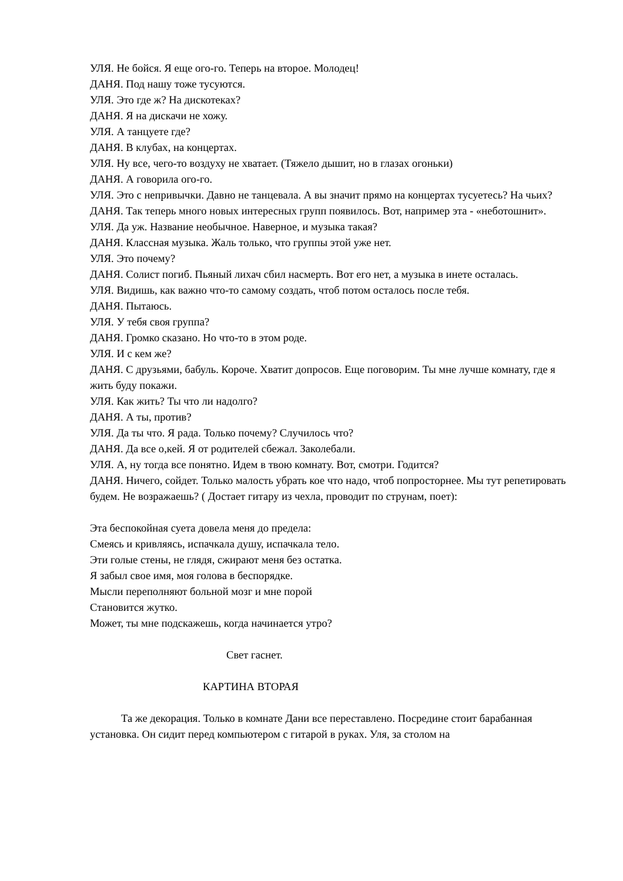УЛЯ. Не бойся. Я еще ого-го. Теперь на второе. Молодец!
ДАНЯ. Под нашу тоже тусуются.
УЛЯ. Это где ж? На дискотеках?
ДАНЯ. Я на дискачи не хожу.
УЛЯ. А танцуете где?
ДАНЯ. В клубах, на концертах.
УЛЯ. Ну все, чего-то воздуху не хватает. (Тяжело дышит, но в глазах огоньки)
ДАНЯ. А говорила ого-го.
УЛЯ. Это с непривычки. Давно не танцевала. А вы значит прямо на концертах тусуетесь? На чьих?
ДАНЯ. Так теперь много новых интересных групп появилось. Вот, например эта - «неботошнит».
УЛЯ. Да уж. Название необычное. Наверное, и музыка такая?
ДАНЯ. Классная музыка. Жаль только, что группы этой уже нет.
УЛЯ. Это почему?
ДАНЯ. Солист погиб. Пьяный лихач сбил насмерть. Вот его нет, а музыка в инете осталась.
УЛЯ. Видишь, как важно что-то самому создать, чтоб потом осталось после тебя.
ДАНЯ. Пытаюсь.
УЛЯ. У тебя своя группа?
ДАНЯ. Громко сказано. Но что-то в этом роде.
УЛЯ. И с кем же?
ДАНЯ. С друзьями, бабуль. Короче. Хватит допросов. Еще поговорим. Ты мне лучше комнату, где я жить буду покажи.
УЛЯ. Как жить? Ты что ли надолго?
ДАНЯ. А ты, против?
УЛЯ. Да ты что. Я рада. Только почему? Случилось что?
ДАНЯ. Да все о,кей. Я от родителей сбежал. Заколебали.
УЛЯ. А, ну тогда все понятно. Идем в твою комнату. Вот, смотри. Годится?
ДАНЯ. Ничего, сойдет. Только малость убрать кое что надо, чтоб попросторнее. Мы тут репетировать будем. Не возражаешь? ( Достает гитару из чехла, проводит по струнам, поет):
Эта беспокойная суета довела меня до предела:
Смеясь и кривляясь, испачкала душу, испачкала тело.
Эти голые стены, не глядя, сжирают меня без остатка.
Я забыл свое имя, моя голова в беспорядке.
Мысли переполняют больной мозг и мне порой
Становится жутко.
Может, ты мне подскажешь, когда начинается утро?
Свет гаснет.
КАРТИНА ВТОРАЯ
Та же декорация. Только в комнате Дани все переставлено. Посредине стоит барабанная установка. Он сидит перед компьютером с гитарой в руках. Уля, за столом на